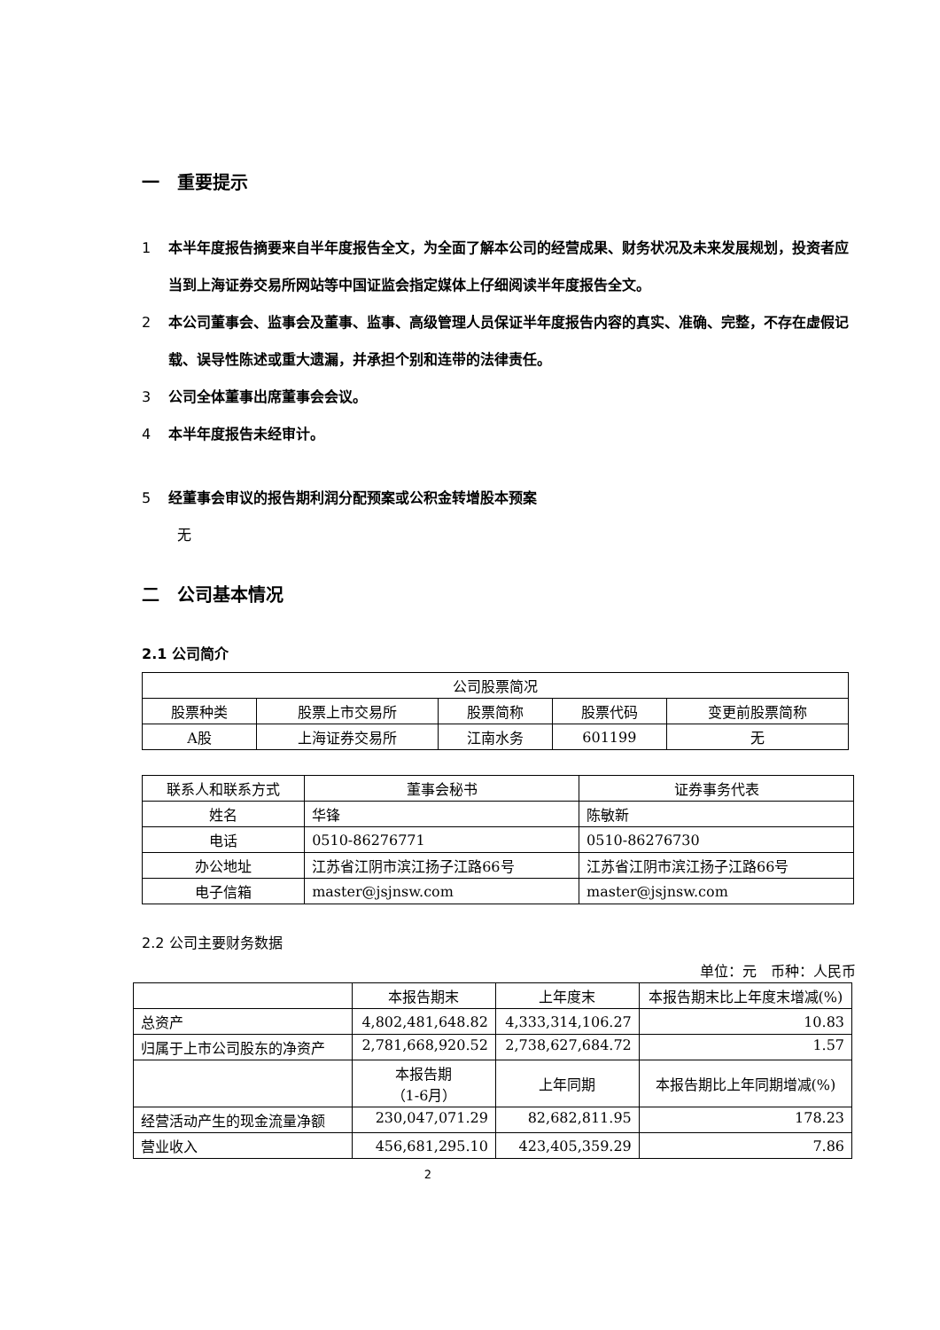一　重要提示
1 本半年度报告摘要来自半年度报告全文，为全面了解本公司的经营成果、财务状况及未来发展规划，投资者应当到上海证券交易所网站等中国证监会指定媒体上仔细阅读半年度报告全文。
2 本公司董事会、监事会及董事、监事、高级管理人员保证半年度报告内容的真实、准确、完整，不存在虚假记载、误导性陈述或重大遗漏，并承担个别和连带的法律责任。
3 公司全体董事出席董事会会议。
4 本半年度报告未经审计。
5 经董事会审议的报告期利润分配预案或公积金转增股本预案
无
二　公司基本情况
2.1 公司简介
| 公司股票简况 | | | | |
| 股票种类 | 股票上市交易所 | 股票简称 | 股票代码 | 变更前股票简称 |
| A股 | 上海证券交易所 | 江南水务 | 601199 | 无 |
| 联系人和联系方式 | 董事会秘书 | 证券事务代表 |
| 姓名 | 华锋 | 陈敏新 |
| 电话 | 0510-86276771 | 0510-86276730 |
| 办公地址 | 江苏省江阴市滨江扬子江路66号 | 江苏省江阴市滨江扬子江路66号 |
| 电子信箱 | master@jsjnsw.com | master@jsjnsw.com |
2.2 公司主要财务数据
单位：元　币种：人民币
| | 本报告期末 | 上年度末 | 本报告期末比上年度末增减(%) |
| 总资产 | 4,802,481,648.82 | 4,333,314,106.27 | 10.83 |
| 归属于上市公司股东的净资产 | 2,781,668,920.52 | 2,738,627,684.72 | 1.57 |
| | 本报告期 （1-6月） | 上年同期 | 本报告期比上年同期增减(%) |
| 经营活动产生的现金流量净额 | 230,047,071.29 | 82,682,811.95 | 178.23 |
| 营业收入 | 456,681,295.10 | 423,405,359.29 | 7.86 |
2